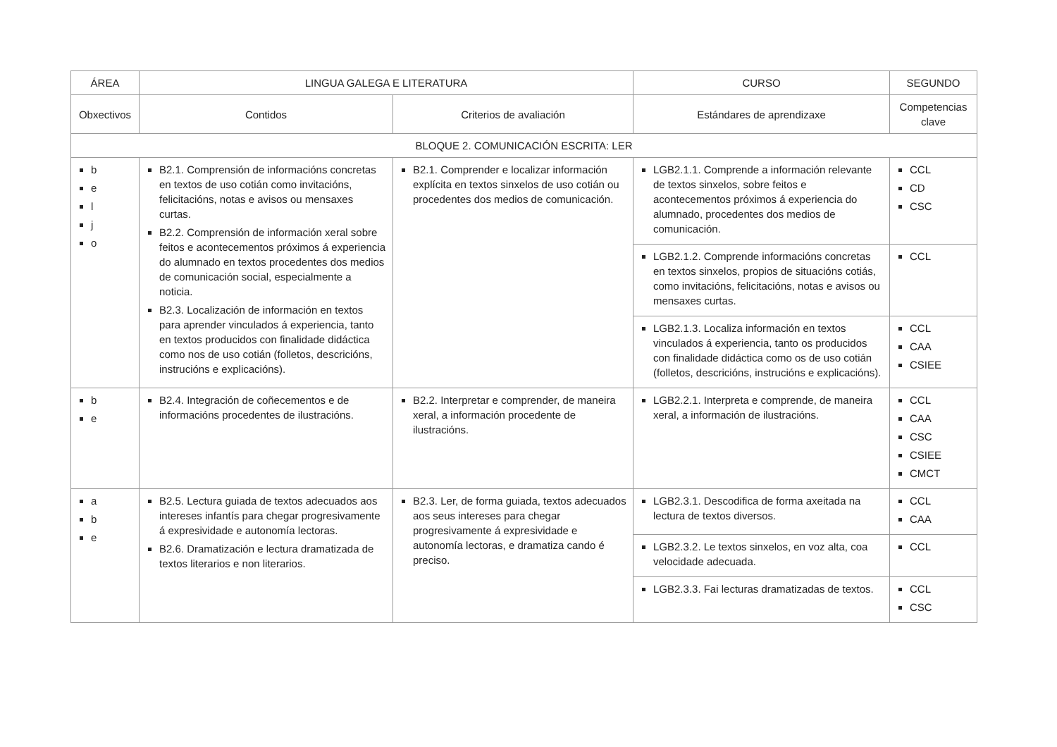| ÁREA | LINGUA GALEGA E LITERATURA | | CURSO | SEGUNDO |
| --- | --- | --- | --- | --- |
| Obxectivos | Contidos | Criterios de avaliación | Estándares de aprendizaxe | Competencias clave |
| BLOQUE 2. COMUNICACIÓN ESCRITA: LER | | | | |
| b e l j o | B2.1. Comprensión de informacións concretas en textos de uso cotián como invitacións, felicitacións, notas e avisos ou mensaxes curtas. B2.2. Comprensión de información xeral sobre feitos e acontecementos próximos á experiencia do alumnado en textos procedentes dos medios de comunicación social, especialmente a noticia. B2.3. Localización de información en textos para aprender vinculados á experiencia, tanto en textos producidos con finalidade didáctica como nos de uso cotián (folletos, descricións, instrucións e explicacións). | B2.1. Comprender e localizar información explícita en textos sinxelos de uso cotián ou procedentes dos medios de comunicación. | LGB2.1.1. Comprende a información relevante de textos sinxelos, sobre feitos e acontecementos próximos á experiencia do alumnado, procedentes dos medios de comunicación. | CCL CD CSC |
| | | | LGB2.1.2. Comprende informacións concretas en textos sinxelos, propios de situacións cotiás, como invitacións, felicitacións, notas e avisos ou mensaxes curtas. | CCL |
| | | | LGB2.1.3. Localiza información en textos vinculados á experiencia, tanto os producidos con finalidade didáctica como os de uso cotián (folletos, descricións, instrucións e explicacións). | CCL CAA CSIEE |
| b e | B2.4. Integración de coñecementos e de informacións procedentes de ilustracións. | B2.2. Interpretar e comprender, de maneira xeral, a información procedente de ilustracións. | LGB2.2.1. Interpreta e comprende, de maneira xeral, a información de ilustracións. | CCL CAA CSC CSIEE CMCT |
| a b e | B2.5. Lectura guiada de textos adecuados aos intereses infantís para chegar progresivamente á expresividade e autonomía lectoras. B2.6. Dramatización e lectura dramatizada de textos literarios e non literarios. | B2.3. Ler, de forma guiada, textos adecuados aos seus intereses para chegar progresivamente á expresividade e autonomía lectoras, e dramatiza cando é preciso. | LGB2.3.1. Descodifica de forma axeitada na lectura de textos diversos. | CCL CAA |
| | | | LGB2.3.2. Le textos sinxelos, en voz alta, coa velocidade adecuada. | CCL |
| | | | LGB2.3.3. Fai lecturas dramatizadas de textos. | CCL CSC |